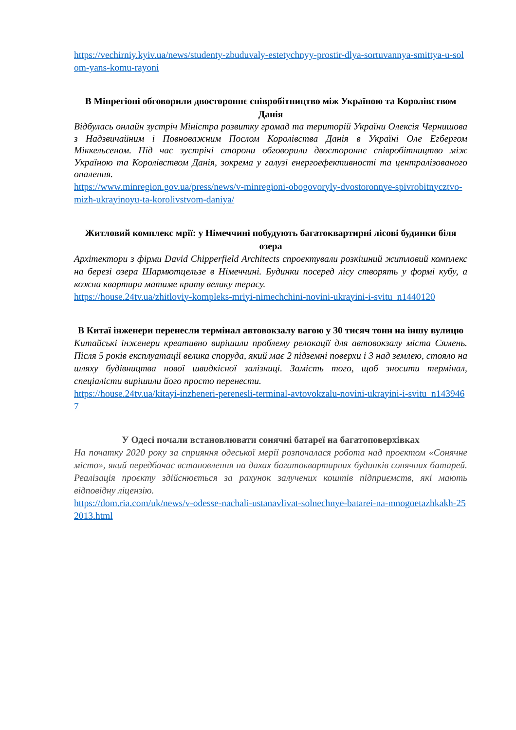https://vechirniy.kyiv.ua/news/studenty-zbuduvaly-estetychnyy-prostir-dlya-sortuvannya-smittya-u-solom-yans-komu-rayoni
В Мінрегіоні обговорили двостороннє співробітництво між Україною та Королівством Данія
Відбулась онлайн зустріч Міністра розвитку громад та територій України Олексія Чернишова з Надзвичайним і Повноважним Послом Королівства Данія в Україні Оле Егбергом Міккельсеном. Під час зустрічі сторони обговорили двостороннє співробітництво між Україною та Королівством Данія, зокрема у галузі енергоефективності та централізованого опалення.
https://www.minregion.gov.ua/press/news/v-minregioni-obogovoryly-dvostoronnye-spivrobitnycztvo-mizh-ukrayinoyu-ta-korolivstvom-daniya/
Житловий комплекс мрії: у Німеччині побудують багатоквартирні лісові будинки біля озера
Архітектори з фірми David Chipperfield Architects спроєктували розкішний житловий комплекс на березі озера Шармютцельзе в Німеччині. Будинки посеред лісу створять у формі кубу, а кожна квартира матиме криту велику терасу.
https://house.24tv.ua/zhitloviy-kompleks-mriyi-nimechchini-novini-ukrayini-i-svitu_n1440120
В Китаї інженери перенесли термінал автовокзалу вагою у 30 тисяч тонн на іншу вулицю
Китайські інженери креативно вирішили проблему релокації для автовокзалу міста Сямень. Після 5 років експлуатації велика споруда, який має 2 підземні поверхи і 3 над землею, стояло на шляху будівництва нової швидкісної залізниці. Замість того, щоб зносити термінал, спеціалісти вирішили його просто перенести.
https://house.24tv.ua/kitayi-inzheneri-perenesli-terminal-avtovokzalu-novini-ukrayini-i-svitu_n1439467
У Одесі почали встановлювати сонячні батареї на багатоповерхівках
На початку 2020 року за сприяння одеської мерії розпочалася робота над проєктом «Сонячне місто», який передбачає встановлення на дахах багатоквартирних будинків сонячних батарей. Реалізація проєкту здійснюється за рахунок залучених коштів підприємств, які мають відповідну ліцензію.
https://dom.ria.com/uk/news/v-odesse-nachali-ustanavlivat-solnechnye-batarei-na-mnogoetazhkakh-252013.html